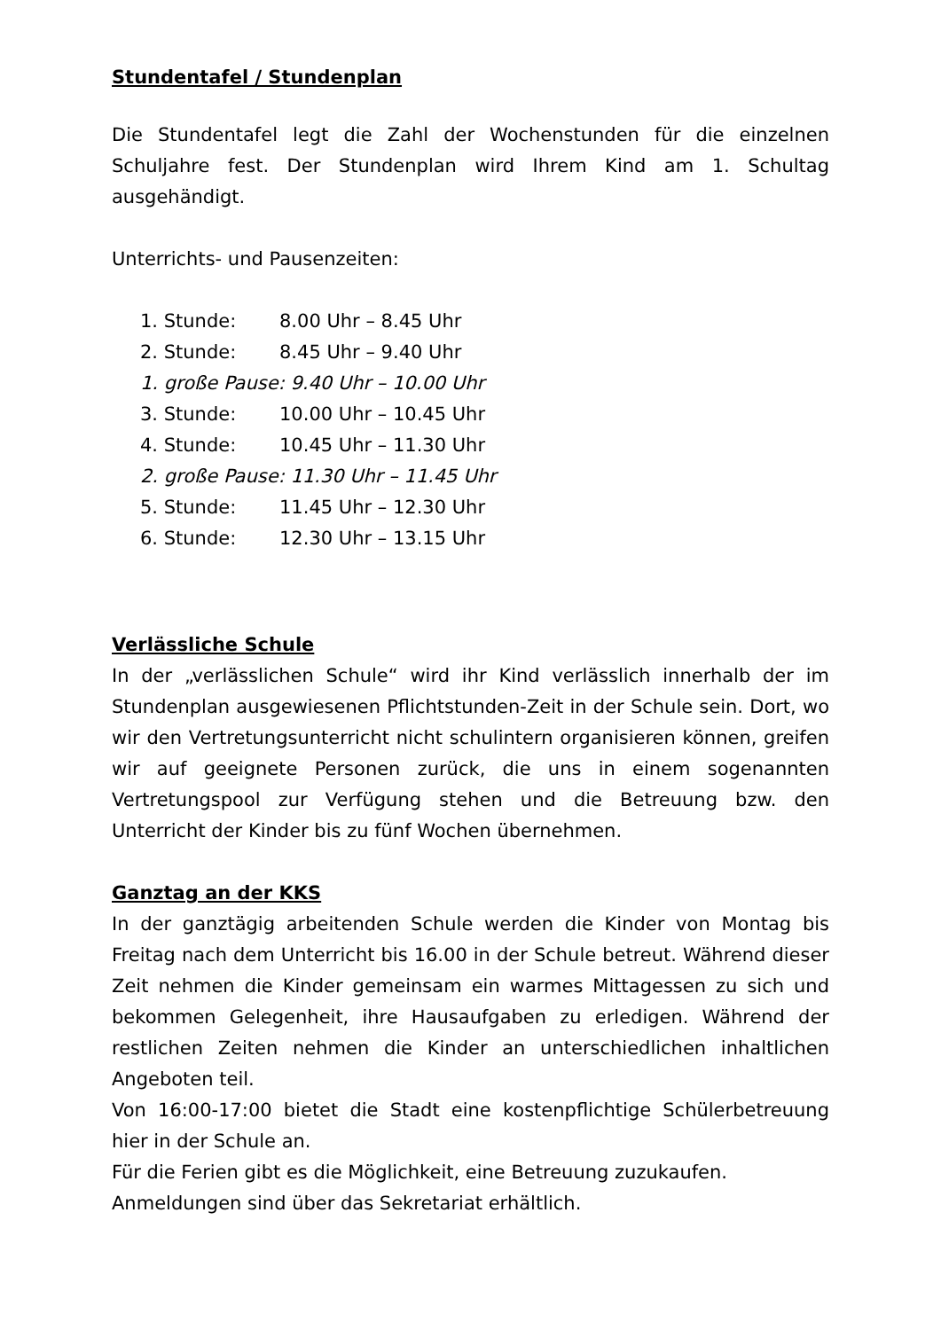Stundentafel / Stundenplan
Die Stundentafel legt die Zahl der Wochenstunden für die einzelnen Schuljahre fest. Der Stundenplan wird Ihrem Kind am 1. Schultag ausgehändigt.
Unterrichts- und Pausenzeiten:
1. Stunde: 8.00 Uhr – 8.45 Uhr
2. Stunde: 8.45 Uhr – 9.40 Uhr
1. große Pause: 9.40 Uhr – 10.00 Uhr
3. Stunde: 10.00 Uhr – 10.45 Uhr
4. Stunde: 10.45 Uhr – 11.30 Uhr
2. große Pause: 11.30 Uhr – 11.45 Uhr
5. Stunde: 11.45 Uhr – 12.30 Uhr
6. Stunde: 12.30 Uhr – 13.15 Uhr
Verlässliche Schule
In der „verlässlichen Schule“ wird ihr Kind verlässlich innerhalb der im Stundenplan ausgewiesenen Pflichtstunden-Zeit in der Schule sein. Dort, wo wir den Vertretungsunterricht nicht schulintern organisieren können, greifen wir auf geeignete Personen zurück, die uns in einem sogenannten Vertretungspool zur Verfügung stehen und die Betreuung bzw. den Unterricht der Kinder bis zu fünf Wochen übernehmen.
Ganztag an der KKS
In der ganztägig arbeitenden Schule werden die Kinder von Montag bis Freitag nach dem Unterricht bis 16.00 in der Schule betreut. Während dieser Zeit nehmen die Kinder gemeinsam ein warmes Mittagessen zu sich und bekommen Gelegenheit, ihre Hausaufgaben zu erledigen. Während der restlichen Zeiten nehmen die Kinder an unterschiedlichen inhaltlichen Angeboten teil.
Von 16:00-17:00 bietet die Stadt eine kostenpflichtige Schülerbetreuung hier in der Schule an.
Für die Ferien gibt es die Möglichkeit, eine Betreuung zuzukaufen.
Anmeldungen sind über das Sekretariat erhältlich.